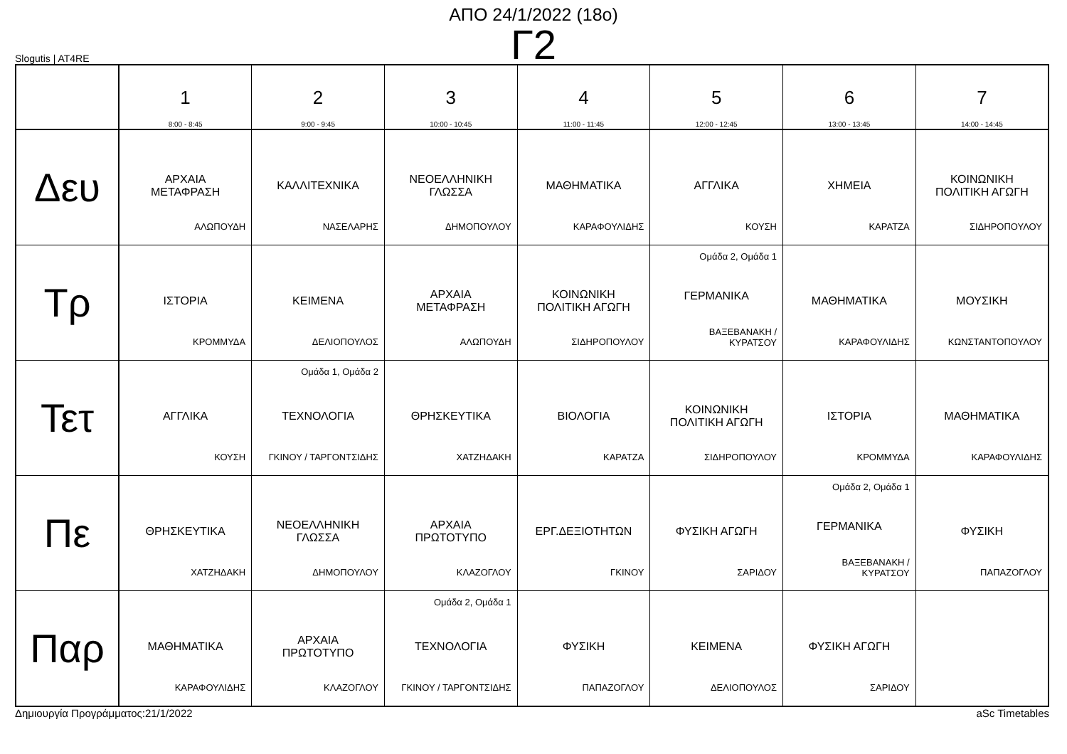ΑΠΟ 24/1/2022 (18ο)
Γ2
Slogutis | AT4RE
| | 1 8:00 - 8:45 | 2 9:00 - 9:45 | 3 10:00 - 10:45 | 4 11:00 - 11:45 | 5 12:00 - 12:45 | 6 13:00 - 13:45 | 7 14:00 - 14:45 |
| --- | --- | --- | --- | --- | --- | --- | --- |
| Δευ | ΑΡΧΑΙΑ ΜΕΤΑΦΡΑΣΗ ΑΛΩΠΟΥΔΗ | ΚΑΛΛΙΤΕΧΝΙΚΑ ΝΑΣΕΛΑΡΗΣ | ΝΕΟΕΛΛΗΝΙΚΗ ΓΛΩΣΣΑ ΔΗΜΟΠΟΥΛΟΥ | ΜΑΘΗΜΑΤΙΚΑ ΚΑΡΑΦΟΥΛΙΔΗΣ | ΑΓΓΛΙΚΑ ΚΟΥΣΗ | ΧΗΜΕΙΑ ΚΑΡΑΤΖΑ | ΚΟΙΝΩΝΙΚΗ ΠΟΛΙΤΙΚΗ ΑΓΩΓΗ ΣΙΔΗΡΟΠΟΥΛΟΥ |
| Τρ | ΙΣΤΟΡΙΑ ΚΡΟΜΜΥΔΑ | ΚΕΙΜΕΝΑ ΔΕΛΙΟΠΟΥΛΟΣ | ΑΡΧΑΙΑ ΜΕΤΑΦΡΑΣΗ ΑΛΩΠΟΥΔΗ | ΚΟΙΝΩΝΙΚΗ ΠΟΛΙΤΙΚΗ ΑΓΩΓΗ ΣΙΔΗΡΟΠΟΥΛΟΥ | Ομάδα 2, Ομάδα 1 ΓΕΡΜΑΝΙΚΑ ΒΑΞΕΒΑΝΑΚΗ / ΚΥΡΑΤΣΟΥ | ΜΑΘΗΜΑΤΙΚΑ ΚΑΡΑΦΟΥΛΙΔΗΣ | ΜΟΥΣΙΚΗ ΚΩΝΣΤΑΝΤΟΠΟΥΛΟΥ |
| Τετ | ΑΓΓΛΙΚΑ ΚΟΥΣΗ | Ομάδα 1, Ομάδα 2 ΤΕΧΝΟΛΟΓΙΑ ΓΚΙΝΟΥ / ΤΑΡΓΟΝΤΣΙΔΗΣ | ΘΡΗΣΚΕΥΤΙΚΑ ΧΑΤΖΗΔΑΚΗ | ΒΙΟΛΟΓΙΑ ΚΑΡΑΤΖΑ | ΚΟΙΝΩΝΙΚΗ ΠΟΛΙΤΙΚΗ ΑΓΩΓΗ ΣΙΔΗΡΟΠΟΥΛΟΥ | ΙΣΤΟΡΙΑ ΚΡΟΜΜΥΔΑ | ΜΑΘΗΜΑΤΙΚΑ ΚΑΡΑΦΟΥΛΙΔΗΣ |
| Πε | ΘΡΗΣΚΕΥΤΙΚΑ ΧΑΤΖΗΔΑΚΗ | ΝΕΟΕΛΛΗΝΙΚΗ ΓΛΩΣΣΑ ΔΗΜΟΠΟΥΛΟΥ | ΑΡΧΑΙΑ ΠΡΩΤΟΤΥΠΟ ΚΛΑΖΟΓΛΟΥ | ΕΡΓ.ΔΕΞΙΟΤΗΤΩΝ ΓΚΙΝΟΥ | ΦΥΣΙΚΗ ΑΓΩΓΗ ΣΑΡΙΔΟΥ | Ομάδα 2, Ομάδα 1 ΓΕΡΜΑΝΙΚΑ ΒΑΞΕΒΑΝΑΚΗ / ΚΥΡΑΤΣΟΥ | ΦΥΣΙΚΗ ΠΑΠΑΖΟΓΛΟΥ |
| Παρ | ΜΑΘΗΜΑΤΙΚΑ ΚΑΡΑΦΟΥΛΙΔΗΣ | ΑΡΧΑΙΑ ΠΡΩΤΟΤΥΠΟ ΚΛΑΖΟΓΛΟΥ | Ομάδα 2, Ομάδα 1 ΤΕΧΝΟΛΟΓΙΑ ΓΚΙΝΟΥ / ΤΑΡΓΟΝΤΣΙΔΗΣ | ΦΥΣΙΚΗ ΠΑΠΑΖΟΓΛΟΥ | ΚΕΙΜΕΝΑ ΔΕΛΙΟΠΟΥΛΟΣ | ΦΥΣΙΚΗ ΑΓΩΓΗ ΣΑΡΙΔΟΥ | |
Δημιουργία Προγράμματος:21/1/2022 aSc Timetables